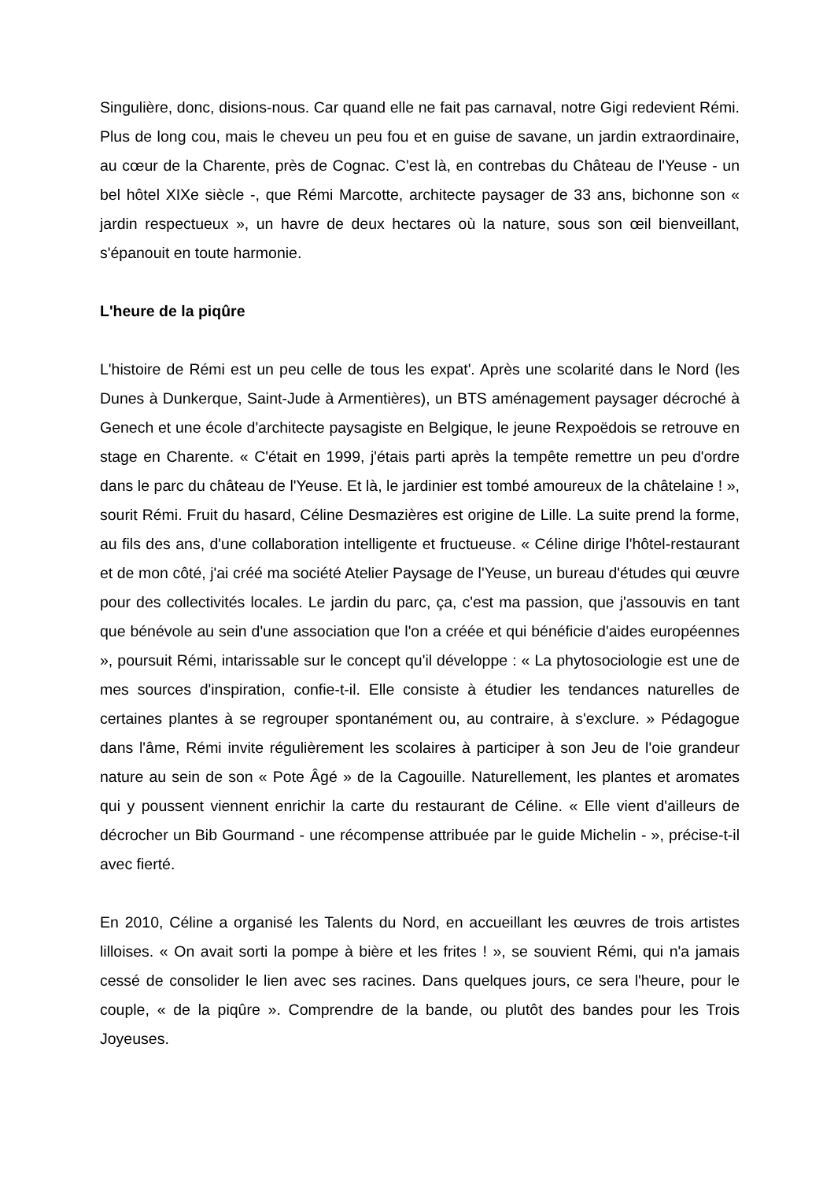Singulière, donc, disions-nous. Car quand elle ne fait pas carnaval, notre Gigi redevient Rémi. Plus de long cou, mais le cheveu un peu fou et en guise de savane, un jardin extraordinaire, au cœur de la Charente, près de Cognac. C'est là, en contrebas du Château de l'Yeuse - un bel hôtel XIXe siècle -, que Rémi Marcotte, architecte paysager de 33 ans, bichonne son « jardin respectueux », un havre de deux hectares où la nature, sous son œil bienveillant, s'épanouit en toute harmonie.
L'heure de la piqûre
L'histoire de Rémi est un peu celle de tous les expat'. Après une scolarité dans le Nord (les Dunes à Dunkerque, Saint-Jude à Armentières), un BTS aménagement paysager décroché à Genech et une école d'architecte paysagiste en Belgique, le jeune Rexpoëdois se retrouve en stage en Charente. « C'était en 1999, j'étais parti après la tempête remettre un peu d'ordre dans le parc du château de l'Yeuse. Et là, le jardinier est tombé amoureux de la châtelaine ! », sourit Rémi. Fruit du hasard, Céline Desmazières est origine de Lille. La suite prend la forme, au fils des ans, d'une collaboration intelligente et fructueuse. « Céline dirige l'hôtel-restaurant et de mon côté, j'ai créé ma société Atelier Paysage de l'Yeuse, un bureau d'études qui œuvre pour des collectivités locales. Le jardin du parc, ça, c'est ma passion, que j'assouvis en tant que bénévole au sein d'une association que l'on a créée et qui bénéficie d'aides européennes », poursuit Rémi, intarissable sur le concept qu'il développe : « La phytosociologie est une de mes sources d'inspiration, confie-t-il. Elle consiste à étudier les tendances naturelles de certaines plantes à se regrouper spontanément ou, au contraire, à s'exclure. » Pédagogue dans l'âme, Rémi invite régulièrement les scolaires à participer à son Jeu de l'oie grandeur nature au sein de son « Pote Âgé » de la Cagouille. Naturellement, les plantes et aromates qui y poussent viennent enrichir la carte du restaurant de Céline. « Elle vient d'ailleurs de décrocher un Bib Gourmand - une récompense attribuée par le guide Michelin - », précise-t-il avec fierté.
En 2010, Céline a organisé les Talents du Nord, en accueillant les œuvres de trois artistes lilloises. « On avait sorti la pompe à bière et les frites ! », se souvient Rémi, qui n'a jamais cessé de consolider le lien avec ses racines. Dans quelques jours, ce sera l'heure, pour le couple, « de la piqûre ». Comprendre de la bande, ou plutôt des bandes pour les Trois Joyeuses.